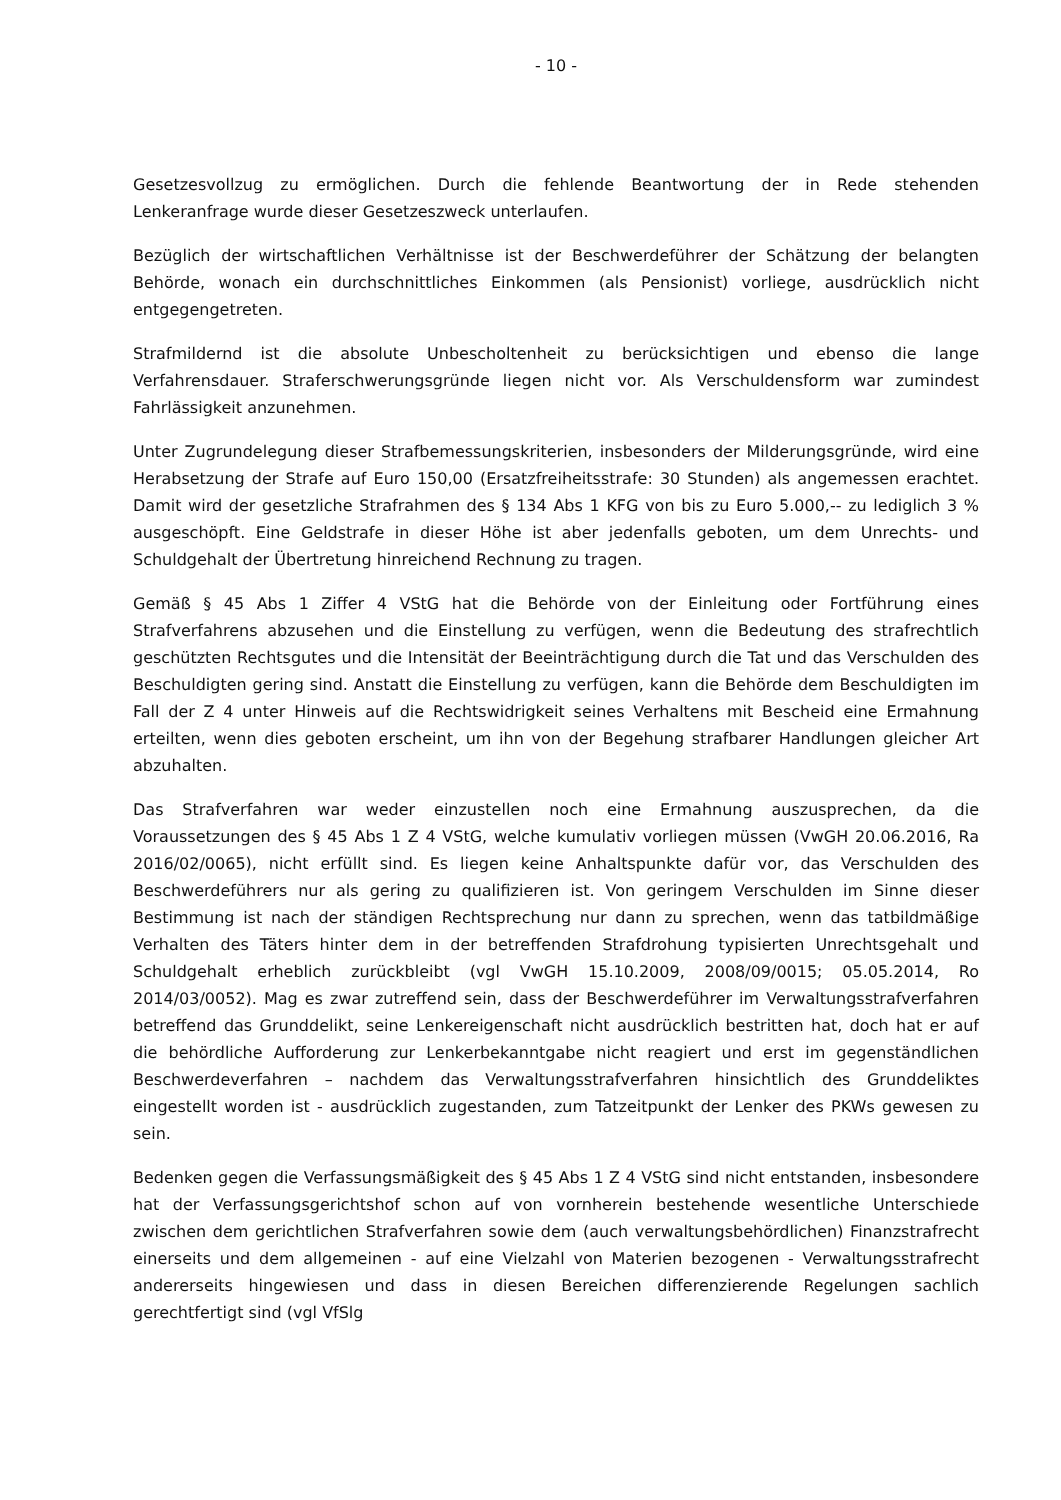- 10 -
Gesetzesvollzug zu ermöglichen. Durch die fehlende Beantwortung der in Rede stehenden Lenkeranfrage wurde dieser Gesetzeszweck unterlaufen.
Bezüglich der wirtschaftlichen Verhältnisse ist der Beschwerdeführer der Schätzung der belangten Behörde, wonach ein durchschnittliches Einkommen (als Pensionist) vorliege, ausdrücklich nicht entgegengetreten.
Strafmildernd ist die absolute Unbescholtenheit zu berücksichtigen und ebenso die lange Verfahrensdauer. Straferschwerungsgründe liegen nicht vor. Als Verschuldensform war zumindest Fahrlässigkeit anzunehmen.
Unter Zugrundelegung dieser Strafbemessungskriterien, insbesonders der Milderungsgründe, wird eine Herabsetzung der Strafe auf Euro 150,00 (Ersatzfreiheitsstrafe: 30 Stunden) als angemessen erachtet. Damit wird der gesetzliche Strafrahmen des § 134 Abs 1 KFG von bis zu Euro 5.000,-- zu lediglich 3 % ausgeschöpft. Eine Geldstrafe in dieser Höhe ist aber jedenfalls geboten, um dem Unrechts- und Schuldgehalt der Übertretung hinreichend Rechnung zu tragen.
Gemäß § 45 Abs 1 Ziffer 4 VStG hat die Behörde von der Einleitung oder Fortführung eines Strafverfahrens abzusehen und die Einstellung zu verfügen, wenn die Bedeutung des strafrechtlich geschützten Rechtsgutes und die Intensität der Beeinträchtigung durch die Tat und das Verschulden des Beschuldigten gering sind. Anstatt die Einstellung zu verfügen, kann die Behörde dem Beschuldigten im Fall der Z 4 unter Hinweis auf die Rechtswidrigkeit seines Verhaltens mit Bescheid eine Ermahnung erteilten, wenn dies geboten erscheint, um ihn von der Begehung strafbarer Handlungen gleicher Art abzuhalten.
Das Strafverfahren war weder einzustellen noch eine Ermahnung auszusprechen, da die Voraussetzungen des § 45 Abs 1 Z 4 VStG, welche kumulativ vorliegen müssen (VwGH 20.06.2016, Ra 2016/02/0065), nicht erfüllt sind. Es liegen keine Anhaltspunkte dafür vor, das Verschulden des Beschwerdeführers nur als gering zu qualifizieren ist. Von geringem Verschulden im Sinne dieser Bestimmung ist nach der ständigen Rechtsprechung nur dann zu sprechen, wenn das tatbildmäßige Verhalten des Täters hinter dem in der betreffenden Strafdrohung typisierten Unrechtsgehalt und Schuldgehalt erheblich zurückbleibt (vgl VwGH 15.10.2009, 2008/09/0015; 05.05.2014, Ro 2014/03/0052). Mag es zwar zutreffend sein, dass der Beschwerdeführer im Verwaltungsstrafverfahren betreffend das Grunddelikt, seine Lenkereigenschaft nicht ausdrücklich bestritten hat, doch hat er auf die behördliche Aufforderung zur Lenkerbekanntgabe nicht reagiert und erst im gegenständlichen Beschwerdeverfahren – nachdem das Verwaltungsstrafverfahren hinsichtlich des Grunddeliktes eingestellt worden ist - ausdrücklich zugestanden, zum Tatzeitpunkt der Lenker des PKWs gewesen zu sein.
Bedenken gegen die Verfassungsmäßigkeit des § 45 Abs 1 Z 4 VStG sind nicht entstanden, insbesondere hat der Verfassungsgerichtshof schon auf von vornherein bestehende wesentliche Unterschiede zwischen dem gerichtlichen Strafverfahren sowie dem (auch verwaltungsbehördlichen) Finanzstrafrecht einerseits und dem allgemeinen - auf eine Vielzahl von Materien bezogenen - Verwaltungsstrafrecht andererseits hingewiesen und dass in diesen Bereichen differenzierende Regelungen sachlich gerechtfertigt sind (vgl VfSlg